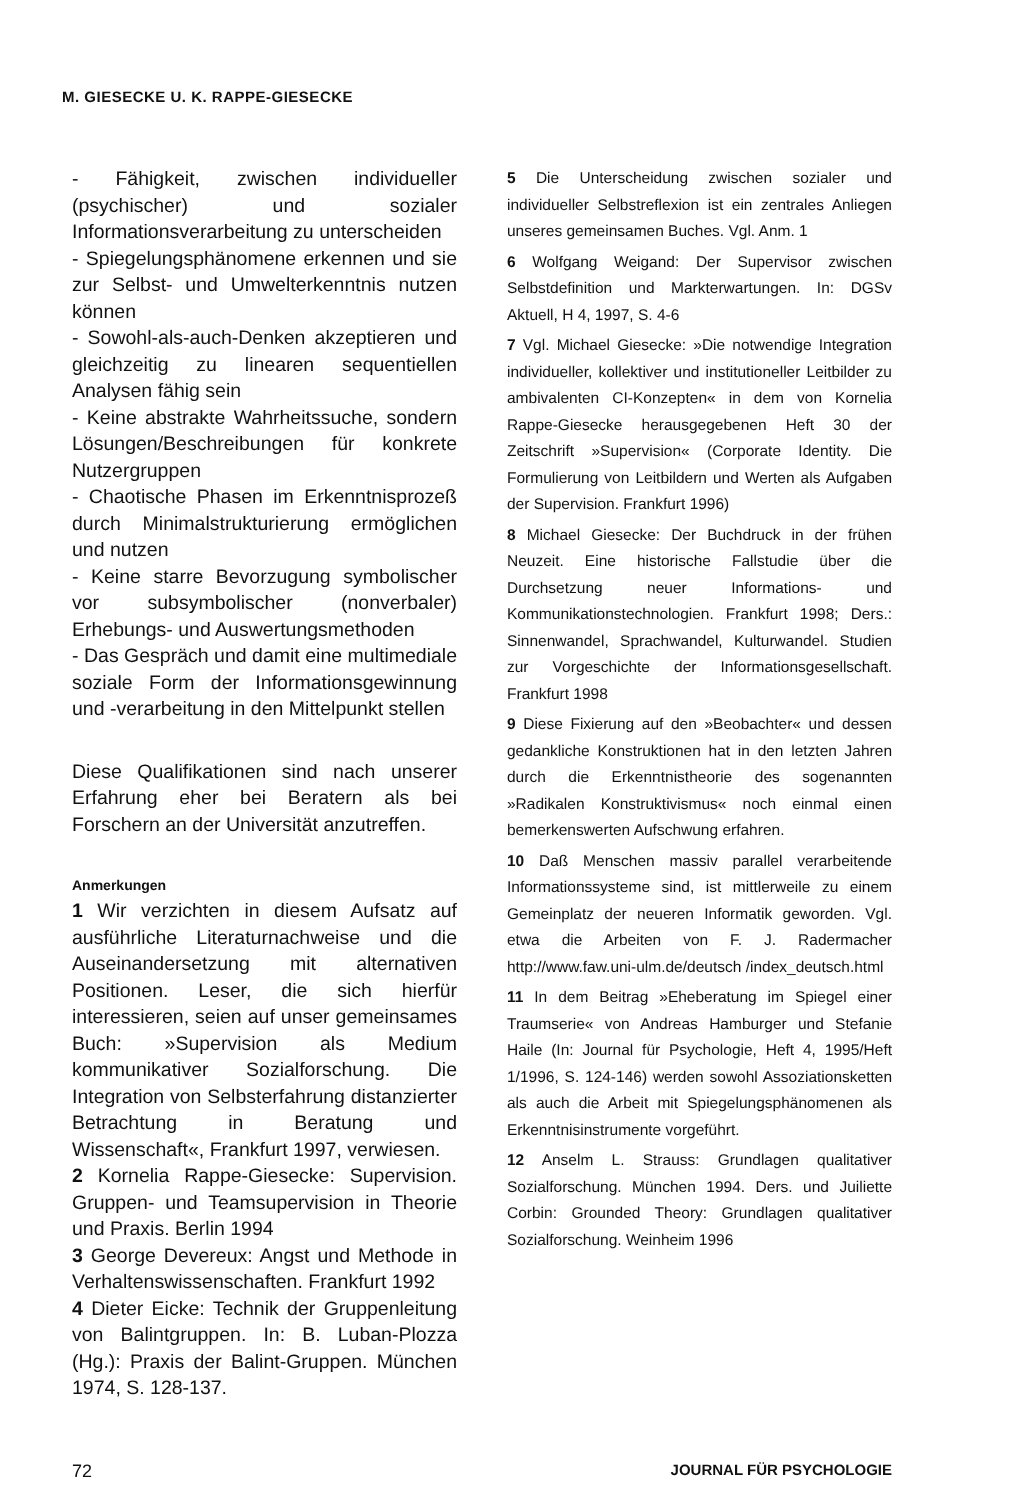M. GIESECKE U. K. RAPPE-GIESECKE
- Fähigkeit, zwischen individueller (psychischer) und sozialer Informationsverarbeitung zu unterscheiden
- Spiegelungsphänomene erkennen und sie zur Selbst- und Umwelterkenntnis nutzen können
- Sowohl-als-auch-Denken akzeptieren und gleichzeitig zu linearen sequentiellen Analysen fähig sein
- Keine abstrakte Wahrheitssuche, sondern Lösungen/Beschreibungen für konkrete Nutzergruppen
- Chaotische Phasen im Erkenntnisprozeß durch Minimalstrukturierung ermöglichen und nutzen
- Keine starre Bevorzugung symbolischer vor subsymbolischer (nonverbaler) Erhebungs- und Auswertungsmethoden
- Das Gespräch und damit eine multimediale soziale Form der Informationsgewinnung und -verarbeitung in den Mittelpunkt stellen
Diese Qualifikationen sind nach unserer Erfahrung eher bei Beratern als bei Forschern an der Universität anzutreffen.
Anmerkungen
1 Wir verzichten in diesem Aufsatz auf ausführliche Literaturnachweise und die Auseinandersetzung mit alternativen Positionen. Leser, die sich hierfür interessieren, seien auf unser gemeinsames Buch: »Supervision als Medium kommunikativer Sozialforschung. Die Integration von Selbsterfahrung distanzierter Betrachtung in Beratung und Wissenschaft«, Frankfurt 1997, verwiesen.
2 Kornelia Rappe-Giesecke: Supervision. Gruppen- und Teamsupervision in Theorie und Praxis. Berlin 1994
3 George Devereux: Angst und Methode in Verhaltenswissenschaften. Frankfurt 1992
4 Dieter Eicke: Technik der Gruppenleitung von Balintgruppen. In: B. Luban-Plozza (Hg.): Praxis der Balint-Gruppen. München 1974, S. 128-137.
5 Die Unterscheidung zwischen sozialer und individueller Selbstreflexion ist ein zentrales Anliegen unseres gemeinsamen Buches. Vgl. Anm. 1
6 Wolfgang Weigand: Der Supervisor zwischen Selbstdefinition und Markterwartungen. In: DGSv Aktuell, H 4, 1997, S. 4-6
7 Vgl. Michael Giesecke: »Die notwendige Integration individueller, kollektiver und institutioneller Leitbilder zu ambivalenten CI-Konzepten« in dem von Kornelia Rappe-Giesecke herausgegebenen Heft 30 der Zeitschrift »Supervision« (Corporate Identity. Die Formulierung von Leitbildern und Werten als Aufgaben der Supervision. Frankfurt 1996)
8 Michael Giesecke: Der Buchdruck in der frühen Neuzeit. Eine historische Fallstudie über die Durchsetzung neuer Informations- und Kommunikationstechnologien. Frankfurt 1998; Ders.: Sinnenwandel, Sprachwandel, Kulturwandel. Studien zur Vorgeschichte der Informationsgesellschaft. Frankfurt 1998
9 Diese Fixierung auf den »Beobachter« und dessen gedankliche Konstruktionen hat in den letzten Jahren durch die Erkenntnistheorie des sogenannten »Radikalen Konstruktivismus« noch einmal einen bemerkenswerten Aufschwung erfahren.
10 Daß Menschen massiv parallel verarbeitende Informationssysteme sind, ist mittlerweile zu einem Gemeinplatz der neueren Informatik geworden. Vgl. etwa die Arbeiten von F. J. Radermacher http://www.faw.uni-ulm.de/deutsch /index_deutsch.html
11 In dem Beitrag »Eheberatung im Spiegel einer Traumserie« von Andreas Hamburger und Stefanie Haile (In: Journal für Psychologie, Heft 4, 1995/Heft 1/1996, S. 124-146) werden sowohl Assoziationsketten als auch die Arbeit mit Spiegelungsphänomenen als Erkenntnisinstrumente vorgeführt.
12 Anselm L. Strauss: Grundlagen qualitativer Sozialforschung. München 1994. Ders. und Juiliette Corbin: Grounded Theory: Grundlagen qualitativer Sozialforschung. Weinheim 1996
72 JOURNAL FÜR PSYCHOLOGIE